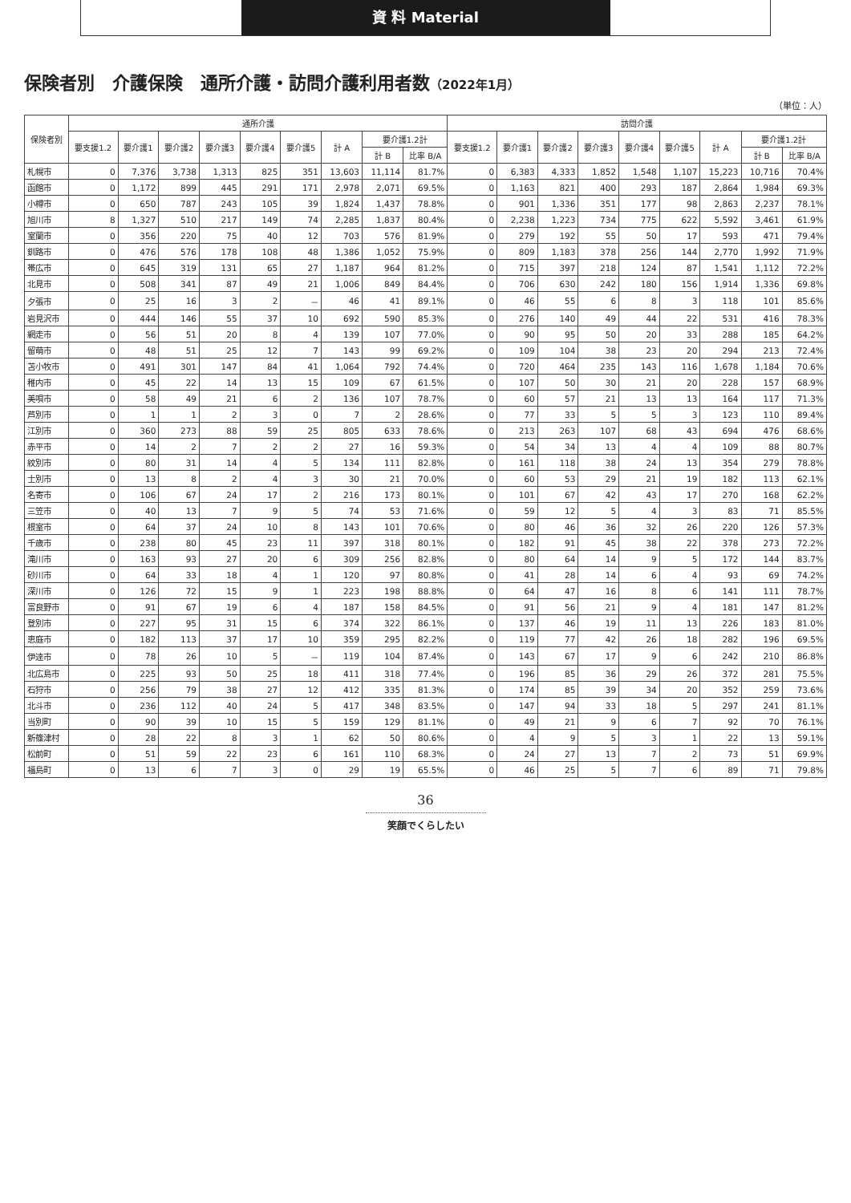資 料 Material
保険者別　介護保険　通所介護・訪問介護利用者数（2022年1月）
（単位：人）
| 保険者別 | 通所介護 | | | | | | | | | 訪問介護 | | | | | | | | |
| --- | --- | --- | --- | --- | --- | --- | --- | --- | --- | --- | --- | --- | --- | --- | --- | --- | --- | --- |
| | 要支援1.2 | 要介護1 | 要介護2 | 要介護3 | 要介護4 | 要介護5 | 計 A | 要介護1.2計 | | 要支援1.2 | 要介護1 | 要介護2 | 要介護3 | 要介護4 | 要介護5 | 計 A | 要介護1.2計 | |
| | | | | | | | | 計 B | 比率 B/A | | | | | | | | 計 B | 比率 B/A |
| 札幌市 | 0 | 7,376 | 3,738 | 1,313 | 825 | 351 | 13,603 | 11,114 | 81.7% | 0 | 6,383 | 4,333 | 1,852 | 1,548 | 1,107 | 15,223 | 10,716 | 70.4% |
| 函館市 | 0 | 1,172 | 899 | 445 | 291 | 171 | 2,978 | 2,071 | 69.5% | 0 | 1,163 | 821 | 400 | 293 | 187 | 2,864 | 1,984 | 69.3% |
| 小樽市 | 0 | 650 | 787 | 243 | 105 | 39 | 1,824 | 1,437 | 78.8% | 0 | 901 | 1,336 | 351 | 177 | 98 | 2,863 | 2,237 | 78.1% |
| 旭川市 | 8 | 1,327 | 510 | 217 | 149 | 74 | 2,285 | 1,837 | 80.4% | 0 | 2,238 | 1,223 | 734 | 775 | 622 | 5,592 | 3,461 | 61.9% |
| 室蘭市 | 0 | 356 | 220 | 75 | 40 | 12 | 703 | 576 | 81.9% | 0 | 279 | 192 | 55 | 50 | 17 | 593 | 471 | 79.4% |
| 釧路市 | 0 | 476 | 576 | 178 | 108 | 48 | 1,386 | 1,052 | 75.9% | 0 | 809 | 1,183 | 378 | 256 | 144 | 2,770 | 1,992 | 71.9% |
| 帯広市 | 0 | 645 | 319 | 131 | 65 | 27 | 1,187 | 964 | 81.2% | 0 | 715 | 397 | 218 | 124 | 87 | 1,541 | 1,112 | 72.2% |
| 北見市 | 0 | 508 | 341 | 87 | 49 | 21 | 1,006 | 849 | 84.4% | 0 | 706 | 630 | 242 | 180 | 156 | 1,914 | 1,336 | 69.8% |
| 夕張市 | 0 | 25 | 16 | 3 | 2 | － | 46 | 41 | 89.1% | 0 | 46 | 55 | 6 | 8 | 3 | 118 | 101 | 85.6% |
| 岩見沢市 | 0 | 444 | 146 | 55 | 37 | 10 | 692 | 590 | 85.3% | 0 | 276 | 140 | 49 | 44 | 22 | 531 | 416 | 78.3% |
| 網走市 | 0 | 56 | 51 | 20 | 8 | 4 | 139 | 107 | 77.0% | 0 | 90 | 95 | 50 | 20 | 33 | 288 | 185 | 64.2% |
| 留萌市 | 0 | 48 | 51 | 25 | 12 | 7 | 143 | 99 | 69.2% | 0 | 109 | 104 | 38 | 23 | 20 | 294 | 213 | 72.4% |
| 苫小牧市 | 0 | 491 | 301 | 147 | 84 | 41 | 1,064 | 792 | 74.4% | 0 | 720 | 464 | 235 | 143 | 116 | 1,678 | 1,184 | 70.6% |
| 稚内市 | 0 | 45 | 22 | 14 | 13 | 15 | 109 | 67 | 61.5% | 0 | 107 | 50 | 30 | 21 | 20 | 228 | 157 | 68.9% |
| 美唄市 | 0 | 58 | 49 | 21 | 6 | 2 | 136 | 107 | 78.7% | 0 | 60 | 57 | 21 | 13 | 13 | 164 | 117 | 71.3% |
| 芦別市 | 0 | 1 | 1 | 2 | 3 | 0 | 7 | 2 | 28.6% | 0 | 77 | 33 | 5 | 5 | 3 | 123 | 110 | 89.4% |
| 江別市 | 0 | 360 | 273 | 88 | 59 | 25 | 805 | 633 | 78.6% | 0 | 213 | 263 | 107 | 68 | 43 | 694 | 476 | 68.6% |
| 赤平市 | 0 | 14 | 2 | 7 | 2 | 2 | 27 | 16 | 59.3% | 0 | 54 | 34 | 13 | 4 | 4 | 109 | 88 | 80.7% |
| 紋別市 | 0 | 80 | 31 | 14 | 4 | 5 | 134 | 111 | 82.8% | 0 | 161 | 118 | 38 | 24 | 13 | 354 | 279 | 78.8% |
| 士別市 | 0 | 13 | 8 | 2 | 4 | 3 | 30 | 21 | 70.0% | 0 | 60 | 53 | 29 | 21 | 19 | 182 | 113 | 62.1% |
| 名寄市 | 0 | 106 | 67 | 24 | 17 | 2 | 216 | 173 | 80.1% | 0 | 101 | 67 | 42 | 43 | 17 | 270 | 168 | 62.2% |
| 三笠市 | 0 | 40 | 13 | 7 | 9 | 5 | 74 | 53 | 71.6% | 0 | 59 | 12 | 5 | 4 | 3 | 83 | 71 | 85.5% |
| 根室市 | 0 | 64 | 37 | 24 | 10 | 8 | 143 | 101 | 70.6% | 0 | 80 | 46 | 36 | 32 | 26 | 220 | 126 | 57.3% |
| 千歳市 | 0 | 238 | 80 | 45 | 23 | 11 | 397 | 318 | 80.1% | 0 | 182 | 91 | 45 | 38 | 22 | 378 | 273 | 72.2% |
| 滝川市 | 0 | 163 | 93 | 27 | 20 | 6 | 309 | 256 | 82.8% | 0 | 80 | 64 | 14 | 9 | 5 | 172 | 144 | 83.7% |
| 砂川市 | 0 | 64 | 33 | 18 | 4 | 1 | 120 | 97 | 80.8% | 0 | 41 | 28 | 14 | 6 | 4 | 93 | 69 | 74.2% |
| 深川市 | 0 | 126 | 72 | 15 | 9 | 1 | 223 | 198 | 88.8% | 0 | 64 | 47 | 16 | 8 | 6 | 141 | 111 | 78.7% |
| 富良野市 | 0 | 91 | 67 | 19 | 6 | 4 | 187 | 158 | 84.5% | 0 | 91 | 56 | 21 | 9 | 4 | 181 | 147 | 81.2% |
| 登別市 | 0 | 227 | 95 | 31 | 15 | 6 | 374 | 322 | 86.1% | 0 | 137 | 46 | 19 | 11 | 13 | 226 | 183 | 81.0% |
| 恵庭市 | 0 | 182 | 113 | 37 | 17 | 10 | 359 | 295 | 82.2% | 0 | 119 | 77 | 42 | 26 | 18 | 282 | 196 | 69.5% |
| 伊達市 | 0 | 78 | 26 | 10 | 5 | － | 119 | 104 | 87.4% | 0 | 143 | 67 | 17 | 9 | 6 | 242 | 210 | 86.8% |
| 北広島市 | 0 | 225 | 93 | 50 | 25 | 18 | 411 | 318 | 77.4% | 0 | 196 | 85 | 36 | 29 | 26 | 372 | 281 | 75.5% |
| 石狩市 | 0 | 256 | 79 | 38 | 27 | 12 | 412 | 335 | 81.3% | 0 | 174 | 85 | 39 | 34 | 20 | 352 | 259 | 73.6% |
| 北斗市 | 0 | 236 | 112 | 40 | 24 | 5 | 417 | 348 | 83.5% | 0 | 147 | 94 | 33 | 18 | 5 | 297 | 241 | 81.1% |
| 当別町 | 0 | 90 | 39 | 10 | 15 | 5 | 159 | 129 | 81.1% | 0 | 49 | 21 | 9 | 6 | 7 | 92 | 70 | 76.1% |
| 新篠津村 | 0 | 28 | 22 | 8 | 3 | 1 | 62 | 50 | 80.6% | 0 | 4 | 9 | 5 | 3 | 1 | 22 | 13 | 59.1% |
| 松前町 | 0 | 51 | 59 | 22 | 23 | 6 | 161 | 110 | 68.3% | 0 | 24 | 27 | 13 | 7 | 2 | 73 | 51 | 69.9% |
| 福島町 | 0 | 13 | 6 | 7 | 3 | 0 | 29 | 19 | 65.5% | 0 | 46 | 25 | 5 | 7 | 6 | 89 | 71 | 79.8% |
36
笑顔でくらしたい